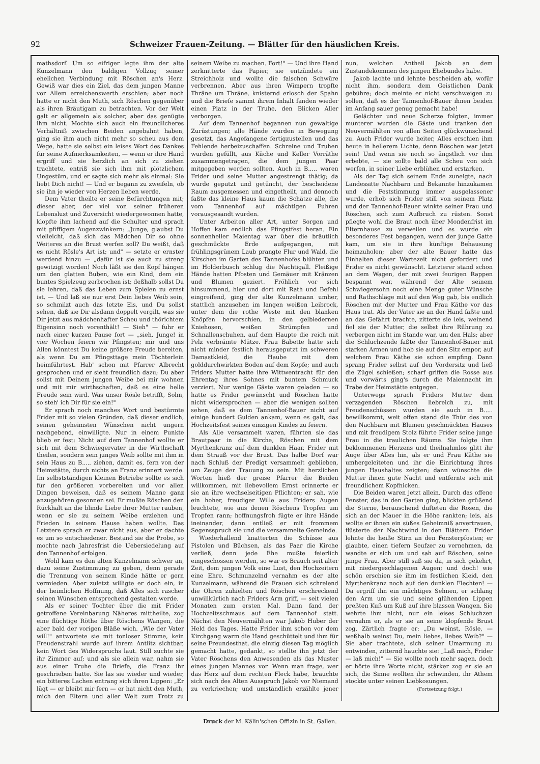92 Schweizer Frauen-Zeitung. — Blätter für den häuslichen Kreis.
mathsdorf. Um so eifriger legte ihm der alte Kunzelmann den baldigen Vollzug seiner ehelichen Verbindung mit Röschen an's Herz. Gewiß war dies ein Ziel, das dem jungen Manne vor Allem erreichenswerth erschien; aber noch hatte er nicht den Muth, sich Röschen gegenüber als ihren Bräutigam zu betrachten. Vor der Welt galt er allgemein als solcher, aber das genügte ihm nicht. Mochte sich auch ein freundlicheres Verhältniß zwischen Beiden angebahnt haben, ging sie ihm auch nicht mehr so scheu aus dem Wege, hatte sie selbst ein leises Wort des Dankes für seine Aufmerksamkeiten, — wenn er ihre Hand ergriff und sie herzlich an sich zu ziehen trachtete, entriß sie sich ihm mit plötzlichem Ungestüm, und er sagte sich mehr als einmal: Sie liebt Dich nicht! — Und er begann zu zweifeln, ob sie ihn je wieder von Herzen lieben werde.
Dem Vater theilte er seine Befürchtungen mit; dieser aber, der viel von seiner früheren Lebenslust und Zuversicht wiedergewonnen hatte, klopfte ihm lachend auf die Schulter und sprach mit pfiffigem Augenzwinkern: „Junge, glaubst Du vielleicht, daß sich das Mädchen Dir so ohne Weiteres an die Brust werfen soll? Du weißt, daß es nicht Rösle's Art ist; und" — setzte er ernster werdend hinzu — „dafür ist sie auch zu streng gewitzigt worden! Noch läßt sie den Kopf hängen um den glatten Buben, wie ein Kind, dem ein buntes Spielzeug zerbrochen ist; deßhalb sollst Du sie lehren, daß das Leben zum Spielen zu ernst ist. — Und laß sie nur erst Dein liebes Weib sein, so schmilzt auch das letzte Eis, und Du sollst sehen, daß sie Dir alsdann doppelt vergilt, was sie Dir jetzt aus mädchenhafter Scheu und thörichtem Eigensinn noch vorenthält! — Sieh" — fuhr er nach einer kurzen Pause fort — „sieh, Junge! in vier Wochen feiern wir Pfingsten; mir und uns Allen könntest Du keine größere Freude bereiten, als wenn Du am Pfingsttage mein Töchterlein heimführtest. Hab' schon mit Pfarrer Albrecht gesprochen und er sieht freundlich dazu; Du aber sollst mit Deinem jungen Weibe bei mir wohnen und mit mir wirthschaften, daß es eine helle Freude sein wird. Was unser Rösle betrifft, Sohn, so steh' ich Dir für sie ein!"
Er sprach noch manches Wort und bestürmte Frider mit so vielen Gründen, daß dieser endlich, seinen geheimsten Wünschen nicht ungern nachgebend, einwilligte. Nur in einem Punkte blieb er fest: Nicht auf dem Tannenhof wollte er sich mit dem Schwiegervater in die Wirthschaft theilen, sondern sein junges Weib sollte mit ihm in sein Haus zu B..... ziehen, damit es, fern von der Heimstätte, durch nichts an Franz erinnert werde. Im selbstständigen kleinen Betriebe sollte es sich für den größeren vorbereiten und vor allen Dingen beweisen, daß es seinem Manne ganz anzugehören gesonnen sei. Er mußte Röschen den Rückhalt an die blinde Liebe ihrer Mutter rauben, wenn er sie zu seinem Weibe erziehen und Frieden in seinem Hause haben wollte. Das Letztere sprach er zwar nicht aus, aber er dachte es um so entschiedener. Bestand sie die Probe, so mochte nach Jahresfrist die Uebersiedelung auf den Tannenhof erfolgen.
Wohl kam es den alten Kunzelmann schwer an, dazu seine Zustimmung zu geben, denn gerade die Trennung von seinem Kinde hätte er gern vermieden. Aber zuletzt willigte er doch ein, in der heimlichen Hoffnung, daß Alles sich rascher seinen Wünschen entsprechend gestalten werde.
Als er seiner Tochter über die mit Frider getroffene Vereinbarung Näheres mittheilte, zog eine flüchtige Röthe über Röschens Wangen, die aber bald der vorigen Bläße wich. „Wie der Vater will!" antwortete sie mit tonloser Stimme, kein Freudenstrahl wurde auf ihrem Antlitz sichtbar, kein Wort des Widerspruchs laut. Still suchte sie ihr Zimmer auf; und als sie allein war, nahm sie aus einer Truhe die Briefe, die Franz ihr geschrieben hatte. Sie las sie wieder und wieder, ein bitteres Lachen entrang sich ihren Lippen: „Er lügt — er bleibt mir fern — er hat nicht den Muth, mich den Eltern und aller Welt zum Trotz zu seinem Weibe zu machen. Fort!" — Und ihre Hand zerknitterte das Papier, sie entzündete ein Streichholz und wollte die falschen Schwüre verbrennen. Aber aus ihren Wimpern tropfte Thräne um Thräne, knisternd erlosch der Spahn und die Briefe sammt ihrem Inhalt fanden wieder einen Platz in der Truhe, den Blicken Aller verborgen.
Auf dem Tannenhof begannen nun gewaltige Zurüstungen; alle Hände wurden in Bewegung gesetzt, das Angefangene fertigzustellen und das Fehlende herbeizuschaffen. Schreine und Truhen wurden gefüllt, aus Küche und Keller Vorräthe zusammengetragen, die dem jungen Paar mitgegeben werden sollten. Auch in B..... waren Frider und seine Mutter angestrengt thätig; da wurde geputzt und getüncht, der bescheidene Raum ausgemessen und eingetheilt, und dennoch faßte das kleine Haus kaum die Schätze alle, die vom Tannenhof auf mächtigen Fuhren vorausgesandt wurden.
Unter Arbeiten aller Art, unter Sorgen und Hoffen kam endlich das Pfingstfest heran. Ein sonnenheller Maientag war über die bräutlich geschmückte Erde aufgegangen, mit frühlingsgrünem Laub prangte Flur und Wald, die Kirschen im Garten des Tannenhofes blühten und im Holderbusch schlug die Nachtigall. Fleißige Hände hatten Pfosten und Gemäuer mit Kränzen und Blumen geziert. Fröhlich vor sich hinsummend, hier und dort mit Rath und Befehl eingreifend, ging der alte Kunzelmann umher, stattlich anzusehen im langen weißen Leibrock, unter dem die rothe Weste mit den blanken Knöpfen hervorschien, in den gelbledernen Kniehosen, weißen Strümpfen und Schnallenschuhen, auf dem Haupte die reich mit Pelz verbrämte Mütze. Frau Babette hatte sich nicht minder festlich herausgeputzt im schweren Damastkleid, die Haube mit dem golddurchwirkten Boden auf dem Kopfe; und auch Friders Mutter hatte ihre Wittwentracht für den Ehrentag ihres Sohnes mit buntem Schmuck verziert. Nur wenige Gäste waren geladen — so hatte es Frider gewünscht und Röschen hatte nicht widersprochen — aber die wenigen sollten sehen, daß es dem Tannenhof-Bauer nicht auf einige hundert Gulden ankam, wenn es galt, das Hochzeitsfest seines einzigen Kindes zu feiern.
Als Alle versammelt waren, führten sie das Brautpaar in die Kirche, Röschen mit dem Myrthenkranz auf dem dunklen Haar, Frider mit dem Strauß vor der Brust. Das halbe Dorf war nach Schluß der Predigt versammelt geblieben, um Zeuge der Trauung zu sein. Mit herzlichen Worten hieß der greise Pfarrer die Beiden willkommen, mit liebevollem Ernst erinnerte er sie an ihre wechselseitigen Pflichten; er sah, wie ein hoher, freudiger Wille aus Friders Augen leuchtete, wie aus denen Röschens Tropfen um Tropfen rann; hoffnungsfroh fügte er ihre Hände ineinander, dann entließ er mit frommem Segensspruch sie und die versammelte Gemeinde.
Wiederhallend knatterten die Schüsse aus Pistolen und Büchsen, als das Paar die Kirche verließ, denn jede Ehe mußte feierlich eingeschossen werden, so war es Brauch seit alter Zeit, dem jungen Volk eine Lust, den Hochzeitern eine Ehre. Schmunzelnd vernahm es der alte Kunzelmann, während die Frauen sich schreiend die Ohren zuhielten und Röschen erschreckend unwillkürlich nach Friders Arm griff, — seit vielen Monaten zum ersten Mal. Dann fand der Hochzeitsschmaus auf dem Tannenhof statt. Nächst den Neuvermählten war Jakob Huber der Held des Tages. Hatte Frider ihm schon vor dem Kirchgang warm die Hand geschüttelt und ihm für seine Freundesthat, die einzig diesen Tag möglich gemacht hatte, gedankt, so stellte ihn jetzt der Vater Röschens den Anwesenden als das Muster eines jungen Mannes vor. Wenn man frage, wer das Herz auf dem rechten Fleck habe, brauchte sich nach des Alten Ausspruch Jakob vor Niemand zu verkriechen; und umständlich erzählte jener nun, welchen Antheil Jakob an dem Zustandekommen des jungen Ehebundes habe.
Jakob lachte und lehnte bescheiden ab, wofür nicht ihm, sondern dem Geistlichen Dank gebühre; doch meinte er nicht verschweigen zu sollen, daß es der Tannenhof-Bauer ihnen beiden im Anfang sauer genug gemacht habe!
Gelächter und neue Scherze folgten, immer munterer wurden die Gäste und tranken den Neuvermählten von allen Seiten glückwünschend zu. Auch Frider wurde heiter, Alles erschien ihm heute in hellerem Lichte, denn Röschen war jetzt sein! Und wenn sie noch so ängstlich vor ihm erbebte, — sie sollte bald alle Scheu von sich werfen, in seiner Liebe erblühen und erstarken.
Als der Tag sich seinem Ende zuneigte, nach Landessitte Nachbarn und Bekannte hinzukamen und die Feststimmung immer ausgelassener wurde, erhob sich Frider still von seinem Platz und der Tannenhof-Bauer winkte seiner Frau und Röschen, sich zum Aufbruch zu rüsten. Sonst pflegte wohl die Braut noch über Mondenfrist im Elternhause zu verweilen und es wurde ein besonderes Fest begangen, wenn der junge Gatte kam, um sie in ihre künftige Behausung heimzuholen; aber der alte Bauer hatte das Einhalten dieser Wartezeit nicht gefordert und Frider es nicht gewünscht. Letzterer stand schon an dem Wagen, der mit zwei feurigen Rappen bespannt war, während der Alte seinem Schwiegersohn noch eine Menge guter Wünsche und Rathschläge mit auf den Weg gab, bis endlich Röschen mit der Mutter und Frau Käthe vor das Haus trat. Als der Vater sie an der Hand faßte und an das Gefährt brachte, zitterte sie leis, weinend fiel sie der Mutter, die selbst ihre Rührung zu verbergen nicht im Stande war, um den Hals; aber die Schluchzende faßte der Tannenhof-Bauer mit starken Armen und hob sie auf den Sitz empor, auf welchem Frau Käthe sie schon empfing. Dann sprang Frider selbst auf den Vordersitz und ließ die Zügel schießen; scharf griffen die Rosse aus und vorwärts ging's durch die Maiennacht im Trabe der Heimstätte entgegen.
Unterwegs sprach Friders Mutter dem verzagenden Röschen liebreich zu, mit Freudenschüssen wurden sie auch in B..... bewillkommt, weit offen stand die Thür des von den Nachbarn mit Blumen geschmückten Hauses und mit freudigem Stolz führte Frider seine junge Frau in die traulichen Räume. Sie folgte ihm beklommenen Herzens und theilnahmlos glitt ihr Auge über Alles hin, als er und Frau Käthe sie umhergeleiteten und ihr die Einrichtung ihres jungen Haushaltes zeigten; dann wünschte die Mutter ihnen gute Nacht und entfernte sich mit freundlichem Kopfnicken.
Die Beiden waren jetzt allein. Durch das offene Fenster, das in den Garten ging, blickten grüßend die Sterne, berauschend dufteten die Rosen, die sich an der Mauer in die Höhe rankten; leis, als wollte er ihnen ein süßes Geheimniß anvertrauen, flüsterte der Nachtwind in den Blättern. Frider lehnte die heiße Stirn an den Fensterpfosten; er glaubte, einen tiefern Seufzer zu vernehmen, da wandte er sich um und sah auf Röschen, seine junge Frau. Aber still saß sie da, in sich gekehrt, mit niedergeschlagenen Augen; und doch! wie schön erschien sie ihm im festlichen Kleid, den Myrthenkranz noch auf den dunklen Flechten! — Da ergriff ihn ein mächtiges Sehnen, er schlang den Arm um sie und seine glühenden Lippen preßten Kuß um Kuß auf ihre blassen Wangen. Sie wehrte ihm nicht, nur ein leises Schluchzen vernahm er, als er sie an seine klopfende Brust zog. Zärtlich fragte er: „Du weinst, Rösle, — weßhalb weinst Du, mein liebes, liebes Weib?" — Sie aber trachtete, sich seiner Umarmung zu entwinden, zitternd hauchte sie: „Laß mich, Frider — laß mich!" — Sie wollte noch mehr sagen, doch er hörte ihre Worte nicht, stärker zog er sie an sich, die Sinne wollten ihr schwinden, ihr Athem stockte unter seinen Liebkosungen.
(Fortsetzung folgt.)
Druck der M. Kälin'schen Offizin in St. Gallen.